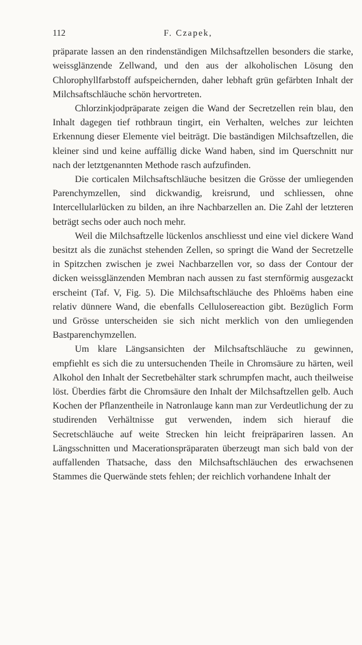112 F. Czapek,
präparate lassen an den rindenständigen Milchsaftzellen besonders die starke, weissglänzende Zellwand, und den aus der alkoholischen Lösung den Chlorophyllfarbstoff aufspeichernden, daher lebhaft grün gefärbten Inhalt der Milchsaftschläuche schön hervortreten.
Chlorzinkjodpräparate zeigen die Wand der Secretzellen rein blau, den Inhalt dagegen tief rothbraun tingirt, ein Verhalten, welches zur leichten Erkennung dieser Elemente viel beiträgt. Die baständigen Milchsaftzellen, die kleiner sind und keine auffällig dicke Wand haben, sind im Querschnitt nur nach der letztgenannten Methode rasch aufzufinden.
Die corticalen Milchsaftschläuche besitzen die Grösse der umliegenden Parenchymzellen, sind dickwandig, kreisrund, und schliessen, ohne Intercellularlücken zu bilden, an ihre Nachbarzellen an. Die Zahl der letzteren beträgt sechs oder auch noch mehr.
Weil die Milchsaftzelle lückenlos anschliesst und eine viel dickere Wand besitzt als die zunächst stehenden Zellen, so springt die Wand der Secretzelle in Spitzchen zwischen je zwei Nachbarzellen vor, so dass der Contour der dicken weissglänzenden Membran nach aussen zu fast sternförmig ausgezackt erscheint (Taf. V, Fig. 5). Die Milchsaftschläuche des Phloëms haben eine relativ dünnere Wand, die ebenfalls Cellulosereaction gibt. Bezüglich Form und Grösse unterscheiden sie sich nicht merklich von den umliegenden Bastparenchymzellen.
Um klare Längsansichten der Milchsaftschläuche zu gewinnen, empfiehlt es sich die zu untersuchenden Theile in Chromsäure zu härten, weil Alkohol den Inhalt der Secretbehälter stark schrumpfen macht, auch theilweise löst. Überdies färbt die Chromsäure den Inhalt der Milchsaftzellen gelb. Auch Kochen der Pflanzentheile in Natronlauge kann man zur Verdeutlichung der zu studirenden Verhältnisse gut verwenden, indem sich hierauf die Secretschläuche auf weite Strecken hin leicht freipräpariren lassen. An Längsschnitten und Macerationspräparaten überzeugt man sich bald von der auffallenden Thatsache, dass den Milchsaftschläuchen des erwachsenen Stammes die Querwände stets fehlen; der reichlich vorhandene Inhalt der